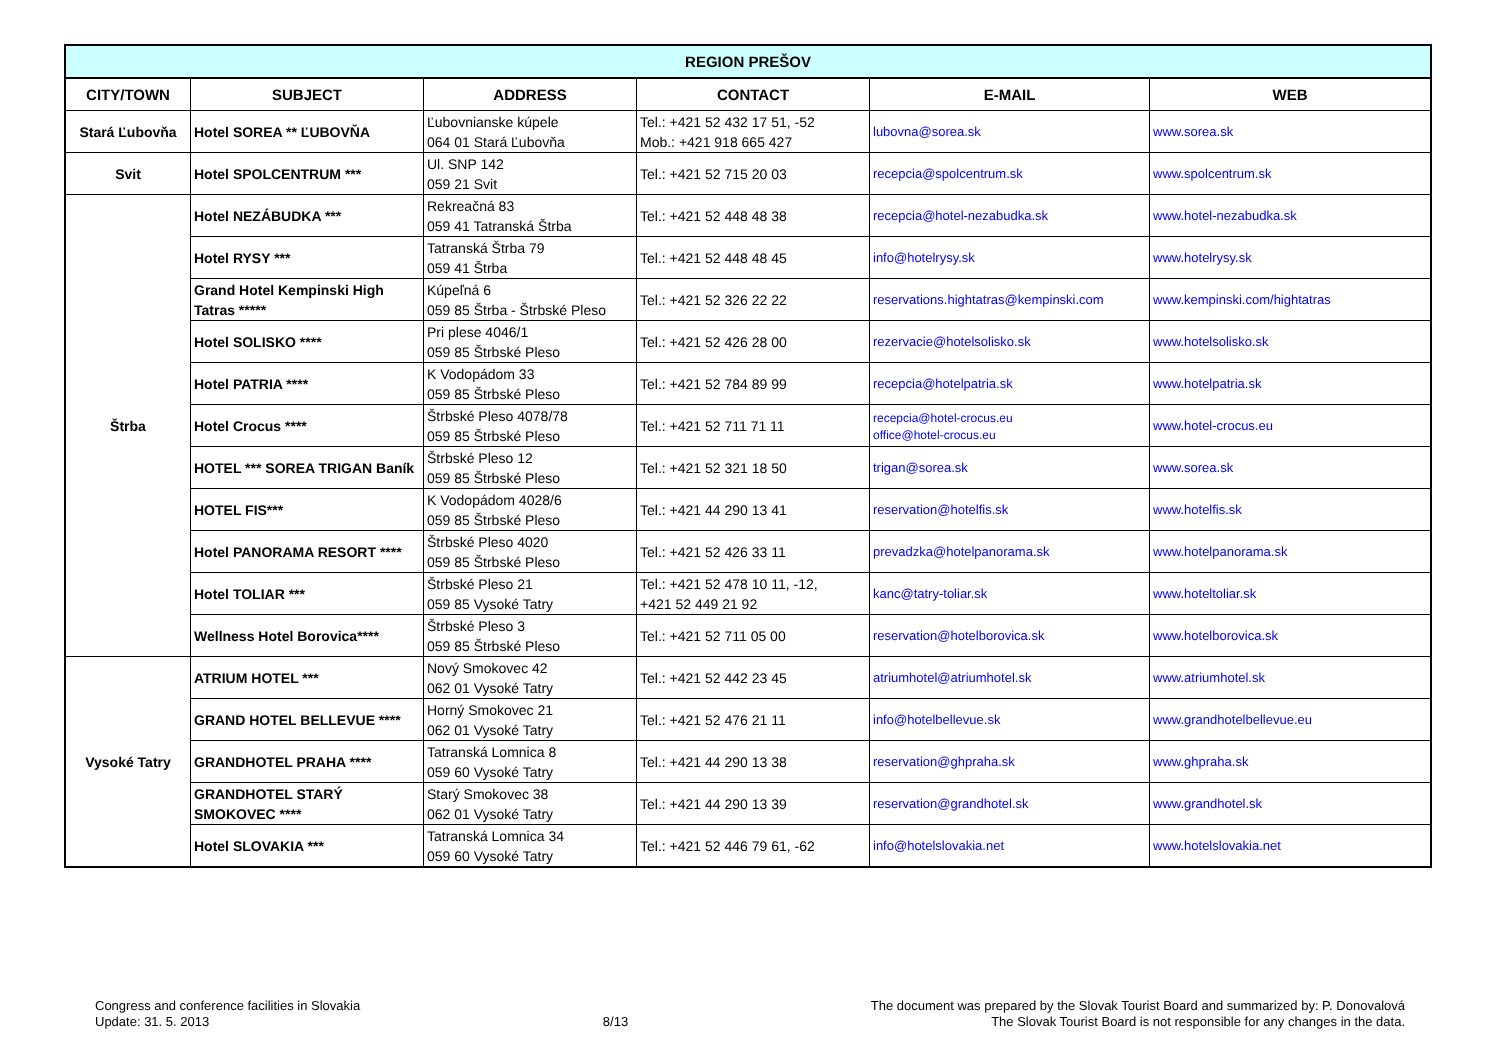| REGION PREŠOV | | | | | |
| --- | --- | --- | --- | --- | --- |
| CITY/TOWN | SUBJECT | ADDRESS | CONTACT | E-MAIL | WEB |
| Stará Ľubovňa | Hotel SOREA ** ĽUBOVŇA | Ľubovnianske kúpele 064 01 Stará Ľubovňa | Tel.: +421 52 432 17 51, -52 Mob.: +421 918 665 427 | lubovna@sorea.sk | www.sorea.sk |
| Svit | Hotel SPOLCENTRUM *** | Ul. SNP 142 059 21 Svit | Tel.: +421 52 715 20 03 | recepcia@spolcentrum.sk | www.spolcentrum.sk |
| Štrba | Hotel NEZÁBUDKA *** | Rekreačná 83 059 41 Tatranská Štrba | Tel.: +421 52 448 48 38 | recepcia@hotel-nezabudka.sk | www.hotel-nezabudka.sk |
| | Hotel RYSY *** | Tatranská Štrba 79 059 41 Štrba | Tel.: +421 52 448 48 45 | info@hotelrysy.sk | www.hotelrysy.sk |
| | Grand Hotel Kempinski High Tatras ***** | Kúpeľná 6 059 85 Štrba - Štrbské Pleso | Tel.: +421 52 326 22 22 | reservations.hightatras@kempinski.com | www.kempinski.com/hightatras |
| | Hotel SOLISKO **** | Pri plese 4046/1 059 85 Štrbské Pleso | Tel.: +421 52 426 28 00 | rezervacie@hotelsolisko.sk | www.hotelsolisko.sk |
| | Hotel PATRIA **** | K Vodopádom 33 059 85 Štrbské Pleso | Tel.: +421 52 784 89 99 | recepcia@hotelpatria.sk | www.hotelpatria.sk |
| | Hotel Crocus **** | Štrbské Pleso 4078/78 059 85 Štrbské Pleso | Tel.: +421 52 711 71 11 | recepcia@hotel-crocus.eu office@hotel-crocus.eu | www.hotel-crocus.eu |
| | HOTEL *** SOREA TRIGAN Baník | Štrbské Pleso 12 059 85 Štrbské Pleso | Tel.: +421 52 321 18 50 | trigan@sorea.sk | www.sorea.sk |
| | HOTEL FIS*** | K Vodopádom 4028/6 059 85 Štrbské Pleso | Tel.: +421 44 290 13 41 | reservation@hotelfis.sk | www.hotelfis.sk |
| | Hotel PANORAMA RESORT **** | Štrbské Pleso 4020 059 85 Štrbské Pleso | Tel.: +421 52 426 33 11 | prevadzka@hotelpanorama.sk | www.hotelpanorama.sk |
| | Hotel TOLIAR *** | Štrbské Pleso 21 059 85 Vysoké Tatry | Tel.: +421 52 478 10 11, -12, +421 52 449 21 92 | kanc@tatry-toliar.sk | www.hoteltoliar.sk |
| | Wellness Hotel Borovica**** | Štrbské Pleso 3 059 85 Štrbské Pleso | Tel.: +421 52 711 05 00 | reservation@hotelborovica.sk | www.hotelborovica.sk |
| Vysoké Tatry | ATRIUM HOTEL *** | Nový Smokovec 42 062 01 Vysoké Tatry | Tel.: +421 52 442 23 45 | atriumhotel@atriumhotel.sk | www.atriumhotel.sk |
| | GRAND HOTEL BELLEVUE **** | Horný Smokovec 21 062 01 Vysoké Tatry | Tel.: +421 52 476 21 11 | info@hotelbellevue.sk | www.grandhotelbellevue.eu |
| | GRANDHOTEL PRAHA **** | Tatranská Lomnica 8 059 60 Vysoké Tatry | Tel.: +421 44 290 13 38 | reservation@ghpraha.sk | www.ghpraha.sk |
| | GRANDHOTEL STARÝ SMOKOVEC **** | Starý Smokovec 38 062 01 Vysoké Tatry | Tel.: +421 44 290 13 39 | reservation@grandhotel.sk | www.grandhotel.sk |
| | Hotel SLOVAKIA *** | Tatranská Lomnica 34 059 60 Vysoké Tatry | Tel.: +421 52 446 79 61, -62 | info@hotelslovakia.net | www.hotelslovakia.net |
Congress and conference facilities in Slovakia
Update: 31. 5. 2013
8/13
The document was prepared by the Slovak Tourist Board and summarized by: P. Donovalová
The Slovak Tourist Board is not responsible for any changes in the data.